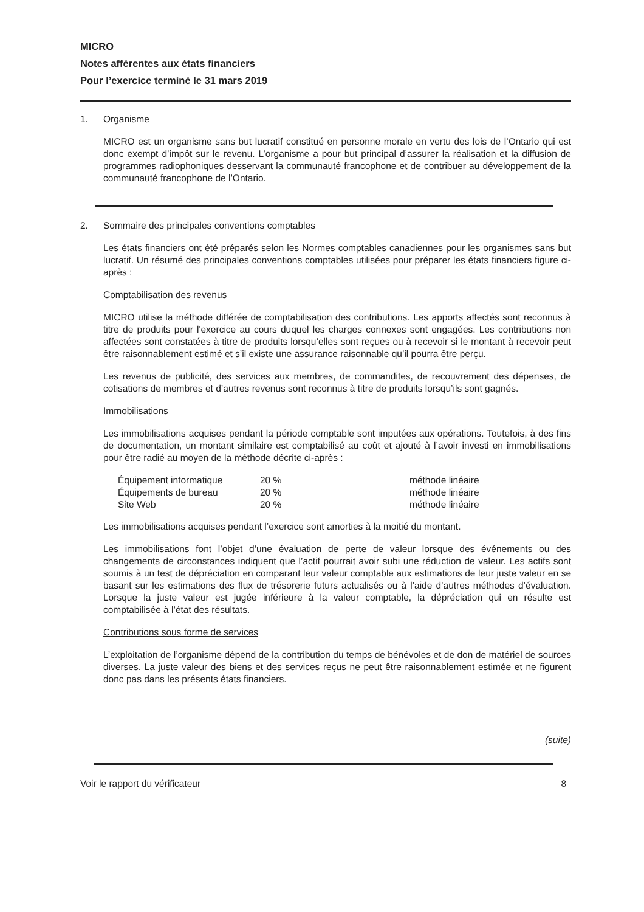MICRO
Notes afférentes aux états financiers
Pour l’exercice terminé le 31 mars 2019
1. Organisme
MICRO est un organisme sans but lucratif constitué en personne morale en vertu des lois de l’Ontario qui est donc exempt d’impôt sur le revenu. L’organisme a pour but principal d’assurer la réalisation et la diffusion de programmes radiophoniques desservant la communauté francophone et de contribuer au développement de la communauté francophone de l’Ontario.
2. Sommaire des principales conventions comptables
Les états financiers ont été préparés selon les Normes comptables canadiennes pour les organismes sans but lucratif. Un résumé des principales conventions comptables utilisées pour préparer les états financiers figure ci-après :
Comptabilisation des revenus
MICRO utilise la méthode différée de comptabilisation des contributions. Les apports affectés sont reconnus à titre de produits pour l'exercice au cours duquel les charges connexes sont engagées. Les contributions non affectées sont constatées à titre de produits lorsqu’elles sont reçues ou à recevoir si le montant à recevoir peut être raisonnablement estimé et s’il existe une assurance raisonnable qu’il pourra être perçu.
Les revenus de publicité, des services aux membres, de commandites, de recouvrement des dépenses, de cotisations de membres et d’autres revenus sont reconnus à titre de produits lorsqu’ils sont gagnés.
Immobilisations
Les immobilisations acquises pendant la période comptable sont imputées aux opérations. Toutefois, à des fins de documentation, un montant similaire est comptabilisé au coût et ajouté à l’avoir investi en immobilisations pour être radié au moyen de la méthode décrite ci-après :
| Équipement informatique | 20 % | méthode linéaire |
| Équipements de bureau | 20 % | méthode linéaire |
| Site Web | 20 % | méthode linéaire |
Les immobilisations acquises pendant l’exercice sont amorties à la moitié du montant.
Les immobilisations font l’objet d’une évaluation de perte de valeur lorsque des événements ou des changements de circonstances indiquent que l’actif pourrait avoir subi une réduction de valeur. Les actifs sont soumis à un test de dépréciation en comparant leur valeur comptable aux estimations de leur juste valeur en se basant sur les estimations des flux de trésorerie futurs actualisés ou à l’aide d’autres méthodes d’évaluation. Lorsque la juste valeur est jugée inférieure à la valeur comptable, la dépréciation qui en résulte est comptabilisée à l’état des résultats.
Contributions sous forme de services
L’exploitation de l’organisme dépend de la contribution du temps de bénévoles et de don de matériel de sources diverses. La juste valeur des biens et des services reçus ne peut être raisonnablement estimée et ne figurent donc pas dans les présents états financiers.
(suite)
Voir le rapport du vérificateur 8